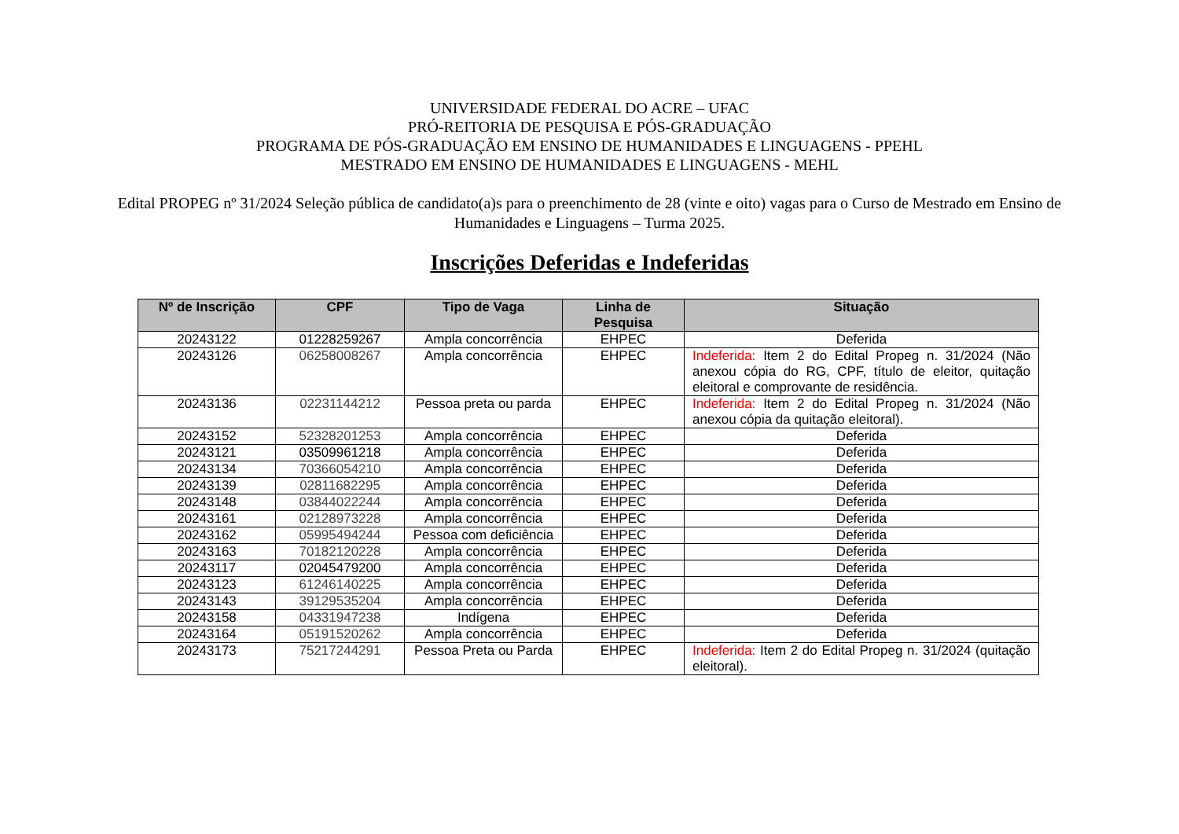UNIVERSIDADE FEDERAL DO ACRE – UFAC
PRÓ-REITORIA DE PESQUISA E PÓS-GRADUAÇÃO
PROGRAMA DE PÓS-GRADUAÇÃO EM ENSINO DE HUMANIDADES E LINGUAGENS - PPEHL
MESTRADO EM ENSINO DE HUMANIDADES E LINGUAGENS - MEHL
Edital PROPEG nº 31/2024 Seleção pública de candidato(a)s para o preenchimento de 28 (vinte e oito) vagas para o Curso de Mestrado em Ensino de Humanidades e Linguagens – Turma 2025.
Inscrições Deferidas e Indeferidas
| Nº de Inscrição | CPF | Tipo de Vaga | Linha de Pesquisa | Situação |
| --- | --- | --- | --- | --- |
| 20243122 | 01228259267 | Ampla concorrência | EHPEC | Deferida |
| 20243126 | 06258008267 | Ampla concorrência | EHPEC | Indeferida: Item 2 do Edital Propeg n. 31/2024 (Não anexou cópia do RG, CPF, título de eleitor, quitação eleitoral e comprovante de residência. |
| 20243136 | 02231144212 | Pessoa preta ou parda | EHPEC | Indeferida: Item 2 do Edital Propeg n. 31/2024 (Não anexou cópia da quitação eleitoral). |
| 20243152 | 52328201253 | Ampla concorrência | EHPEC | Deferida |
| 20243121 | 03509961218 | Ampla concorrência | EHPEC | Deferida |
| 20243134 | 70366054210 | Ampla concorrência | EHPEC | Deferida |
| 20243139 | 02811682295 | Ampla concorrência | EHPEC | Deferida |
| 20243148 | 03844022244 | Ampla concorrência | EHPEC | Deferida |
| 20243161 | 02128973228 | Ampla concorrência | EHPEC | Deferida |
| 20243162 | 05995494244 | Pessoa com deficiência | EHPEC | Deferida |
| 20243163 | 70182120228 | Ampla concorrência | EHPEC | Deferida |
| 20243117 | 02045479200 | Ampla concorrência | EHPEC | Deferida |
| 20243123 | 61246140225 | Ampla concorrência | EHPEC | Deferida |
| 20243143 | 39129535204 | Ampla concorrência | EHPEC | Deferida |
| 20243158 | 04331947238 | Indígena | EHPEC | Deferida |
| 20243164 | 05191520262 | Ampla concorrência | EHPEC | Deferida |
| 20243173 | 75217244291 | Pessoa Preta ou Parda | EHPEC | Indeferida: Item 2 do Edital Propeg n. 31/2024 (quitação eleitoral). |